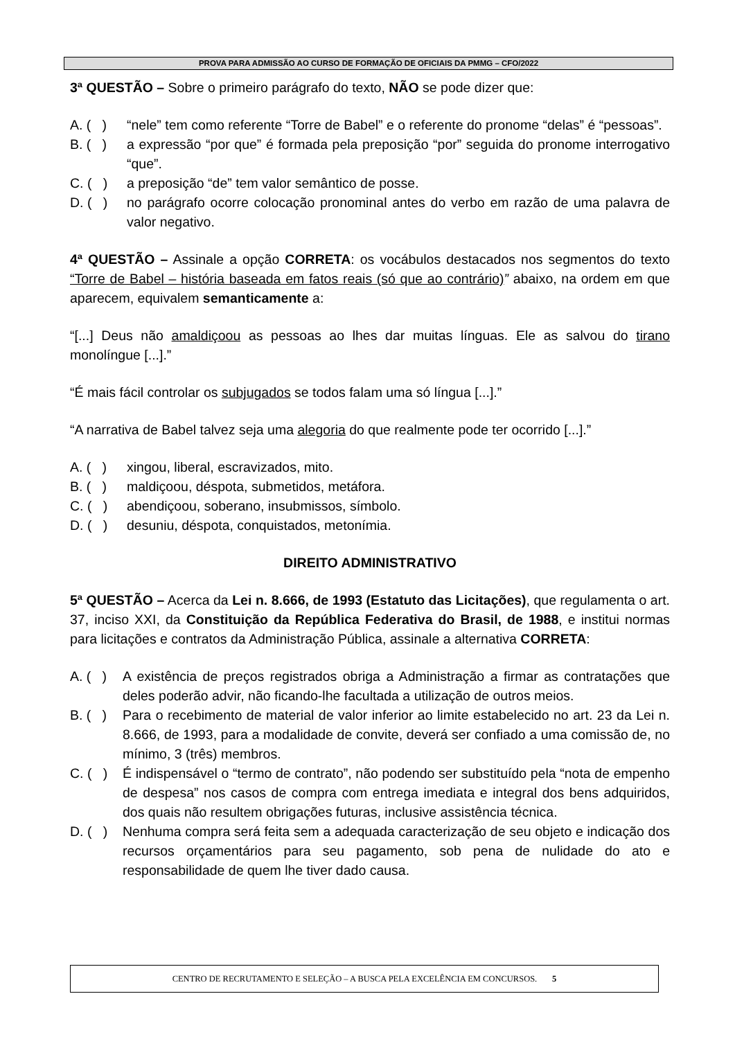PROVA PARA ADMISSÃO AO CURSO DE FORMAÇÃO DE OFICIAIS DA PMMG – CFO/2022
3ª QUESTÃO – Sobre o primeiro parágrafo do texto, NÃO se pode dizer que:
A. ( ) “nele” tem como referente “Torre de Babel” e o referente do pronome “delas” é “pessoas”.
B. ( ) a expressão “por que” é formada pela preposição “por” seguida do pronome interrogativo “que”.
C. ( ) a preposição “de” tem valor semântico de posse.
D. ( ) no parágrafo ocorre colocação pronominal antes do verbo em razão de uma palavra de valor negativo.
4ª QUESTÃO – Assinale a opção CORRETA: os vocábulos destacados nos segmentos do texto “Torre de Babel – história baseada em fatos reais (só que ao contrário)” abaixo, na ordem em que aparecem, equivalem semanticamente a:
“[...] Deus não amaldiçoou as pessoas ao lhes dar muitas línguas. Ele as salvou do tirano monolíngue [...].”
“É mais fácil controlar os subjugados se todos falam uma só língua [...].”
“A narrativa de Babel talvez seja uma alegoria do que realmente pode ter ocorrido [...].”
A. ( ) xingou, liberal, escravizados, mito.
B. ( ) maldiçoou, déspota, submetidos, metáfora.
C. ( ) abendiçoou, soberano, insubmissos, símbolo.
D. ( ) desuniu, déspota, conquistados, metonímia.
DIREITO ADMINISTRATIVO
5ª QUESTÃO – Acerca da Lei n. 8.666, de 1993 (Estatuto das Licitações), que regulamenta o art. 37, inciso XXI, da Constituição da República Federativa do Brasil, de 1988, e institui normas para licitações e contratos da Administração Pública, assinale a alternativa CORRETA:
A. ( ) A existência de preços registrados obriga a Administração a firmar as contratações que deles poderão advir, não ficando-lhe facultada a utilização de outros meios.
B. ( ) Para o recebimento de material de valor inferior ao limite estabelecido no art. 23 da Lei n. 8.666, de 1993, para a modalidade de convite, deverá ser confiado a uma comissão de, no mínimo, 3 (três) membros.
C. ( ) É indispensável o “termo de contrato”, não podendo ser substituído pela “nota de empenho de despesa” nos casos de compra com entrega imediata e integral dos bens adquiridos, dos quais não resultem obrigações futuras, inclusive assistência técnica.
D. ( ) Nenhuma compra será feita sem a adequada caracterização de seu objeto e indicação dos recursos orçamentários para seu pagamento, sob pena de nulidade do ato e responsabilidade de quem lhe tiver dado causa.
CENTRO DE RECRUTAMENTO E SELEÇÃO – A BUSCA PELA EXCELÊNCIA EM CONCURSOS. 5